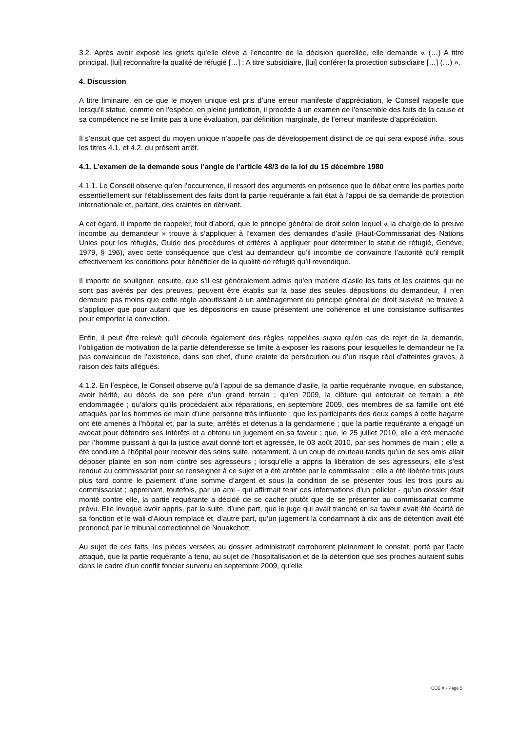3.2. Après avoir exposé les griefs qu’elle élève à l’encontre de la décision querellée, elle demande « (…) A titre principal, [lui] reconnaître la qualité de réfugié […] : A titre subsidiaire, [lui] conférer la protection subsidiaire […] (…) ».
4. Discussion
A titre liminaire, en ce que le moyen unique est pris d’une erreur manifeste d’appréciation, le Conseil rappelle que lorsqu’il statue, comme en l’espèce, en pleine juridiction, il procède à un examen de l’ensemble des faits de la cause et sa compétence ne se limite pas à une évaluation, par définition marginale, de l’erreur manifeste d’appréciation.
Il s’ensuit que cet aspect du moyen unique n’appelle pas de développement distinct de ce qui sera exposé infra, sous les titres 4.1. et 4.2. du présent arrêt.
4.1. L’examen de la demande sous l’angle de l’article 48/3 de la loi du 15 décembre 1980
4.1.1. Le Conseil observe qu’en l’occurrence, il ressort des arguments en présence que le débat entre les parties porte essentiellement sur l’établissement des faits dont la partie requérante a fait état à l’appui de sa demande de protection internationale et, partant, des craintes en dérivant.
A cet égard, il importe de rappeler, tout d’abord, que le principe général de droit selon lequel « la charge de la preuve incombe au demandeur » trouve à s’appliquer à l’examen des demandes d’asile (Haut-Commissariat des Nations Unies pour les réfugiés, Guide des procédures et critères à appliquer pour déterminer le statut de réfugié, Genève, 1979, § 196), avec cette conséquence que c’est au demandeur qu’il incombe de convaincre l’autorité qu’il remplit effectivement les conditions pour bénéficier de la qualité de réfugié qu’il revendique.
Il importe de souligner, ensuite, que s’il est généralement admis qu’en matière d’asile les faits et les craintes qui ne sont pas avérés par des preuves, peuvent être établis sur la base des seules dépositions du demandeur, il n’en demeure pas moins que cette règle aboutissant à un aménagement du principe général de droit susvisé ne trouve à s’appliquer que pour autant que les dépositions en cause présentent une cohérence et une consistance suffisantes pour emporter la conviction.
Enfin, il peut être relevé qu’il découle également des règles rappelées supra qu’en cas de rejet de la demande, l’obligation de motivation de la partie défenderesse se limite à exposer les raisons pour lesquelles le demandeur ne l’a pas convaincue de l’existence, dans son chef, d’une crainte de persécution ou d’un risque réel d’atteintes graves, à raison des faits allégués.
4.1.2. En l’espèce, le Conseil observe qu’à l’appui de sa demande d’asile, la partie requérante invoque, en substance, avoir hérité, au décès de son père d’un grand terrain ; qu’en 2009, la clôture qui entourait ce terrain a été endommagée ; qu’alors qu’ils procédaient aux réparations, en septembre 2009, des membres de sa famille ont été attaqués par les hommes de main d’une personne très influente ; que les participants des deux camps à cette bagarre ont été amenés à l’hôpital et, par la suite, arrêtés et détenus à la gendarmerie ; que la partie requérante a engagé un avocat pour défendre ses intérêts et a obtenu un jugement en sa faveur ; que, le 25 juillet 2010, elle a été menacée par l’homme puissant à qui la justice avait donné tort et agressée, le 03 août 2010, par ses hommes de main ; elle a été conduite à l’hôpital pour recevoir des soins suite, notamment, à un coup de couteau tandis qu’un de ses amis allait déposer plainte en son nom contre ses agresseurs ; lorsqu’elle a appris la libération de ses agresseurs, elle s’est rendue au commissariat pour se renseigner à ce sujet et a été arrêtée par le commissaire ; elle a été libérée trois jours plus tard contre le paiement d’une somme d’argent et sous la condition de se présenter tous les trois jours au commissariat ; apprenant, toutefois, par un ami - qui affirmait tenir ces informations d’un policier - qu’un dossier était monté contre elle, la partie requérante a décidé de se cacher plutôt que de se présenter au commissariat comme prévu. Elle invoque avoir appris, par la suite, d’une part, que le juge qui avait tranché en sa faveur avait été écarté de sa fonction et le wali d’Aioun remplacé et, d’autre part, qu’un jugement la condamnant à dix ans de détention avait été prononcé par le tribunal correctionnel de Nouakchott.
Au sujet de ces faits, les pièces versées au dossier administratif corroborent pleinement le constat, porté par l’acte attaqué, que la partie requérante a tenu, au sujet de l’hospitalisation et de la détention que ses proches auraient subis dans le cadre d’un conflit foncier survenu en septembre 2009, qu’elle
CCE X - Page 5